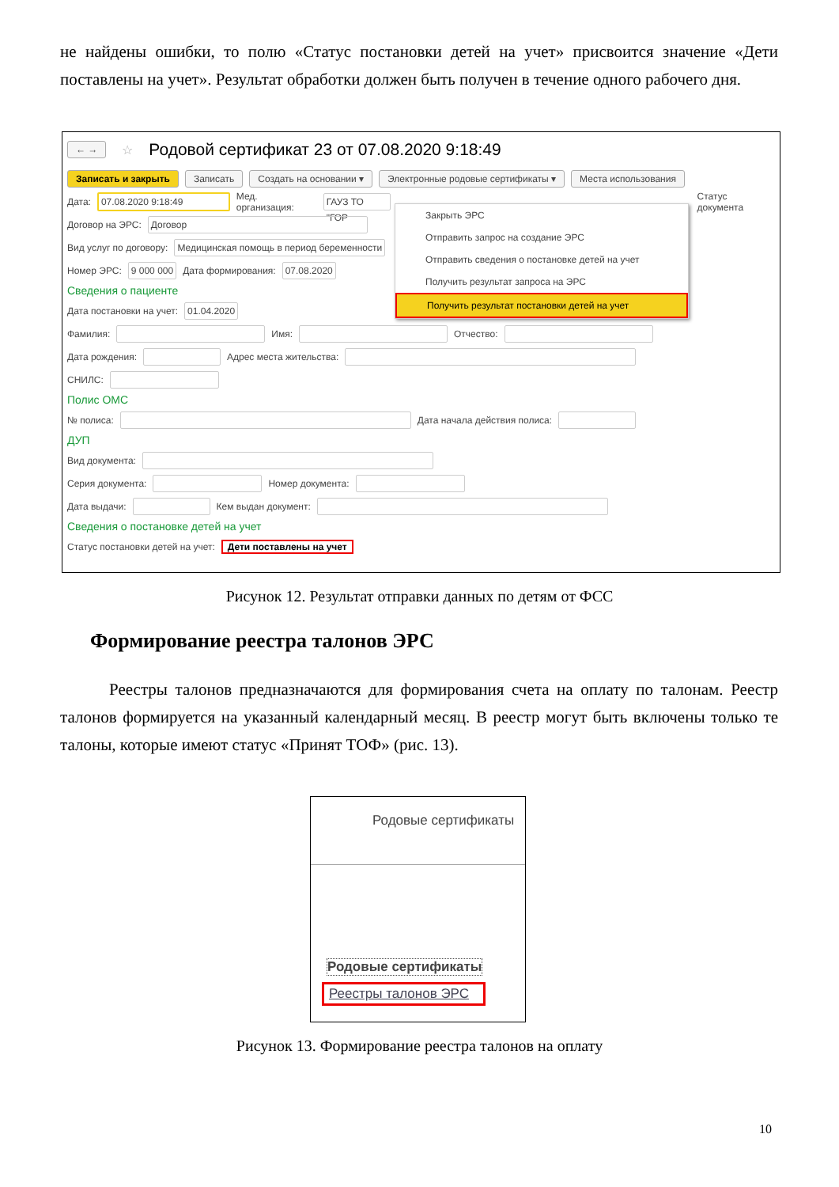не найдены ошибки, то полю «Статус постановки детей на учет» присвоится значение «Дети поставлены на учет». Результат обработки должен быть получен в течение одного рабочего дня.
← → ☆ Родовой сертификат 23 от 07.08.2020 9:18:49
Записать и закрыть Записать Создать на основании ▾ Электронные родовые сертификаты ▾ Места использования
Дата: 07.08.2020 9:18:49 Мед. организация: ГАУЗ ТО "ГОР Статус документа
Договор на ЭРС: Договор
Вид услуг по договору: Медицинская помощь в период беременности
Номер ЭРС: 9 000 000 Дата формирования: 07.08.2020
Сведения о пациенте
Дата постановки на учет: 01.04.2020
Фамилия: Имя: Отчество:
Дата рождения: Адрес места жительства:
СНИЛС:
Полис ОМС
№ полиса: Дата начала действия полиса:
ДУП
Вид документа:
Серия документа: Номер документа:
Дата выдачи: Кем выдан документ:
Сведения о постановке детей на учет
Статус постановки детей на учет: Дети поставлены на учет
Закрыть ЭРС
Отправить запрос на создание ЭРС
Отправить сведения о постановке детей на учет
Получить результат запроса на ЭРС
Получить результат постановки детей на учет
Рисунок 12. Результат отправки данных по детям от ФСС
Формирование реестра талонов ЭРС
Реестры талонов предназначаются для формирования счета на оплату по талонам. Реестр талонов формируется на указанный календарный месяц. В реестр могут быть включены только те талоны, которые имеют статус «Принят ТОФ» (рис. 13).
Родовые сертификаты
Родовые сертификаты
Реестры талонов ЭРС
Рисунок 13. Формирование реестра талонов на оплату
10